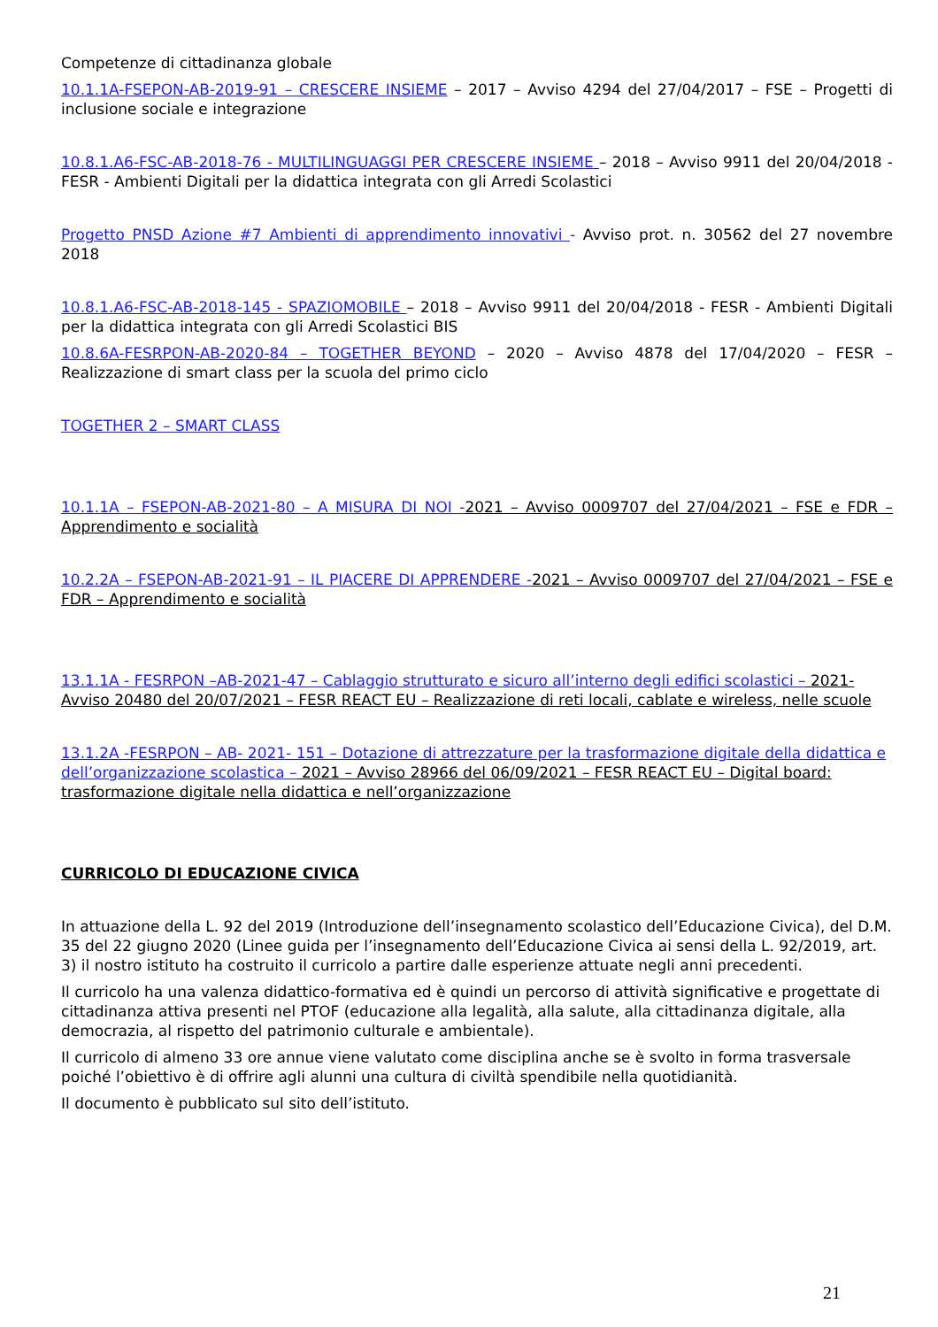Competenze di cittadinanza globale
10.1.1A-FSEPON-AB-2019-91 – CRESCERE INSIEME – 2017 – Avviso 4294 del 27/04/2017 – FSE – Progetti di inclusione sociale e integrazione
10.8.1.A6-FSC-AB-2018-76 - MULTILINGUAGGI PER CRESCERE INSIEME – 2018 – Avviso 9911 del 20/04/2018 - FESR - Ambienti Digitali per la didattica integrata con gli Arredi Scolastici
Progetto PNSD Azione #7 Ambienti di apprendimento innovativi - Avviso prot. n. 30562 del 27 novembre 2018
10.8.1.A6-FSC-AB-2018-145 - SPAZIOMOBILE – 2018 – Avviso 9911 del 20/04/2018 - FESR - Ambienti Digitali per la didattica integrata con gli Arredi Scolastici BIS
10.8.6A-FESRPON-AB-2020-84 – TOGETHER BEYOND – 2020 – Avviso 4878 del 17/04/2020 – FESR – Realizzazione di smart class per la scuola del primo ciclo
TOGETHER 2 – SMART CLASS
10.1.1A – FSEPON-AB-2021-80 – A MISURA DI NOI -2021 – Avviso 0009707 del 27/04/2021 – FSE e FDR – Apprendimento e socialità
10.2.2A – FSEPON-AB-2021-91 – IL PIACERE DI APPRENDERE -2021 – Avviso 0009707 del 27/04/2021 – FSE e FDR – Apprendimento e socialità
13.1.1A - FESRPON –AB-2021-47 – Cablaggio strutturato e sicuro all’interno degli edifici scolastici – 2021- Avviso 20480 del 20/07/2021 – FESR REACT EU – Realizzazione di reti locali, cablate e wireless, nelle scuole
13.1.2A -FESRPON – AB- 2021- 151 – Dotazione di attrezzature per la trasformazione digitale della didattica e dell’organizzazione scolastica – 2021 – Avviso 28966 del 06/09/2021 – FESR REACT EU – Digital board: trasformazione digitale nella didattica e nell’organizzazione
CURRICOLO DI EDUCAZIONE CIVICA
In attuazione della L. 92 del 2019 (Introduzione dell’insegnamento scolastico dell’Educazione Civica), del D.M. 35 del 22 giugno 2020 (Linee guida per l’insegnamento dell’Educazione Civica ai sensi della L. 92/2019, art. 3) il nostro istituto ha costruito il curricolo a partire dalle esperienze attuate negli anni precedenti.
Il curricolo ha una valenza didattico-formativa ed è quindi un percorso di attività significative e progettate di cittadinanza attiva presenti nel PTOF (educazione alla legalità, alla salute, alla cittadinanza digitale, alla democrazia, al rispetto del patrimonio culturale e ambientale).
Il curricolo di almeno 33 ore annue viene valutato come disciplina anche se è svolto in forma trasversale poiché l’obiettivo è di offrire agli alunni una cultura di civiltà spendibile nella quotidianità.
Il documento è pubblicato sul sito dell’istituto.
21